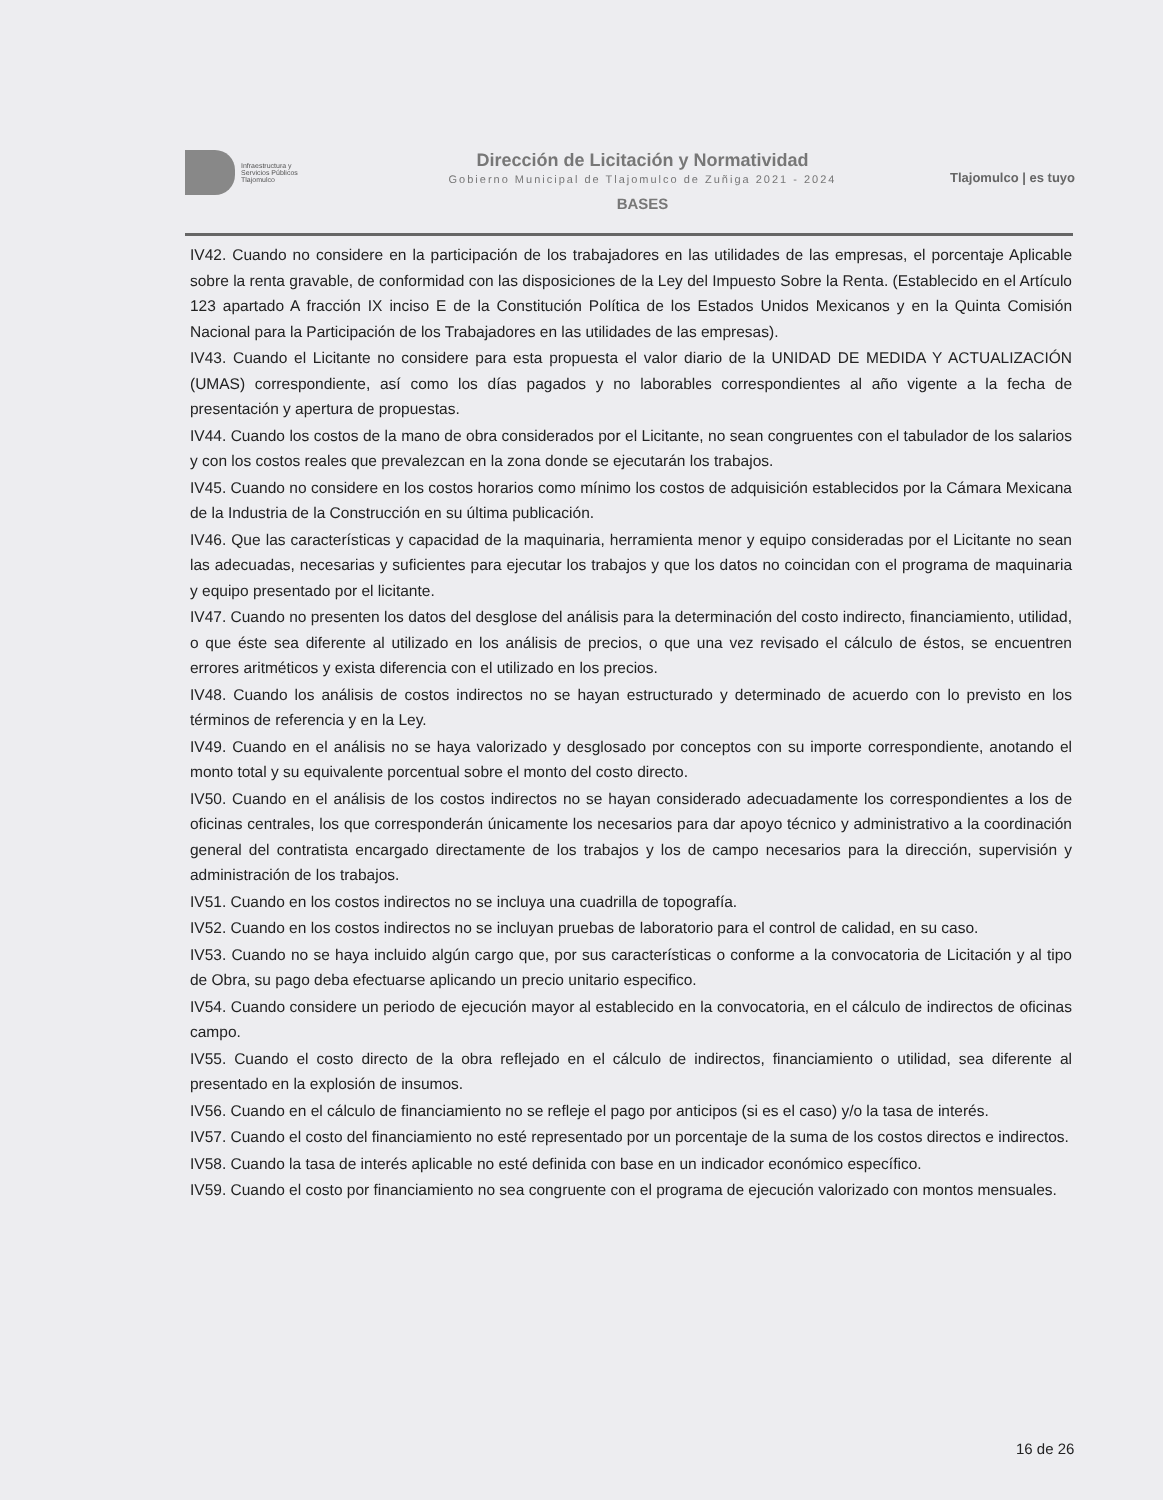Infraestructura y
Servicios Públicos
Tlajomulco
Dirección de Licitación y Normatividad
Gobierno Municipal de Tlajomulco de Zuñiga 2021 - 2024
BASES
Tlajomulco | es tuyo
IV42. Cuando no considere en la participación de los trabajadores en las utilidades de las empresas, el porcentaje Aplicable sobre la renta gravable, de conformidad con las disposiciones de la Ley del Impuesto Sobre la Renta. (Establecido en el Artículo 123 apartado A fracción IX inciso E de la Constitución Política de los Estados Unidos Mexicanos y en la Quinta Comisión Nacional para la Participación de los Trabajadores en las utilidades de las empresas).
IV43. Cuando el Licitante no considere para esta propuesta el valor diario de la UNIDAD DE MEDIDA Y ACTUALIZACIÓN (UMAS) correspondiente, así como los días pagados y no laborables correspondientes al año vigente a la fecha de presentación y apertura de propuestas.
IV44. Cuando los costos de la mano de obra considerados por el Licitante, no sean congruentes con el tabulador de los salarios y con los costos reales que prevalezcan en la zona donde se ejecutarán los trabajos.
IV45. Cuando no considere en los costos horarios como mínimo los costos de adquisición establecidos por la Cámara Mexicana de la Industria de la Construcción en su última publicación.
IV46. Que las características y capacidad de la maquinaria, herramienta menor y equipo consideradas por el Licitante no sean las adecuadas, necesarias y suficientes para ejecutar los trabajos y que los datos no coincidan con el programa de maquinaria y equipo presentado por el licitante.
IV47. Cuando no presenten los datos del desglose del análisis para la determinación del costo indirecto, financiamiento, utilidad, o que éste sea diferente al utilizado en los análisis de precios, o que una vez revisado el cálculo de éstos, se encuentren errores aritméticos y exista diferencia con el utilizado en los precios.
IV48. Cuando los análisis de costos indirectos no se hayan estructurado y determinado de acuerdo con lo previsto en los términos de referencia y en la Ley.
IV49. Cuando en el análisis no se haya valorizado y desglosado por conceptos con su importe correspondiente, anotando el monto total y su equivalente porcentual sobre el monto del costo directo.
IV50. Cuando en el análisis de los costos indirectos no se hayan considerado adecuadamente los correspondientes a los de oficinas centrales, los que corresponderán únicamente los necesarios para dar apoyo técnico y administrativo a la coordinación general del contratista encargado directamente de los trabajos y los de campo necesarios para la dirección, supervisión y administración de los trabajos.
IV51. Cuando en los costos indirectos no se incluya una cuadrilla de topografía.
IV52. Cuando en los costos indirectos no se incluyan pruebas de laboratorio para el control de calidad, en su caso.
IV53. Cuando no se haya incluido algún cargo que, por sus características o conforme a la convocatoria de Licitación y al tipo de Obra, su pago deba efectuarse aplicando un precio unitario especifico.
IV54. Cuando considere un periodo de ejecución mayor al establecido en la convocatoria, en el cálculo de indirectos de oficinas campo.
IV55. Cuando el costo directo de la obra reflejado en el cálculo de indirectos, financiamiento o utilidad, sea diferente al presentado en la explosión de insumos.
IV56. Cuando en el cálculo de financiamiento no se refleje el pago por anticipos (si es el caso) y/o la tasa de interés.
IV57. Cuando el costo del financiamiento no esté representado por un porcentaje de la suma de los costos directos e indirectos.
IV58. Cuando la tasa de interés aplicable no esté definida con base en un indicador económico específico.
IV59. Cuando el costo por financiamiento no sea congruente con el programa de ejecución valorizado con montos mensuales.
16 de 26